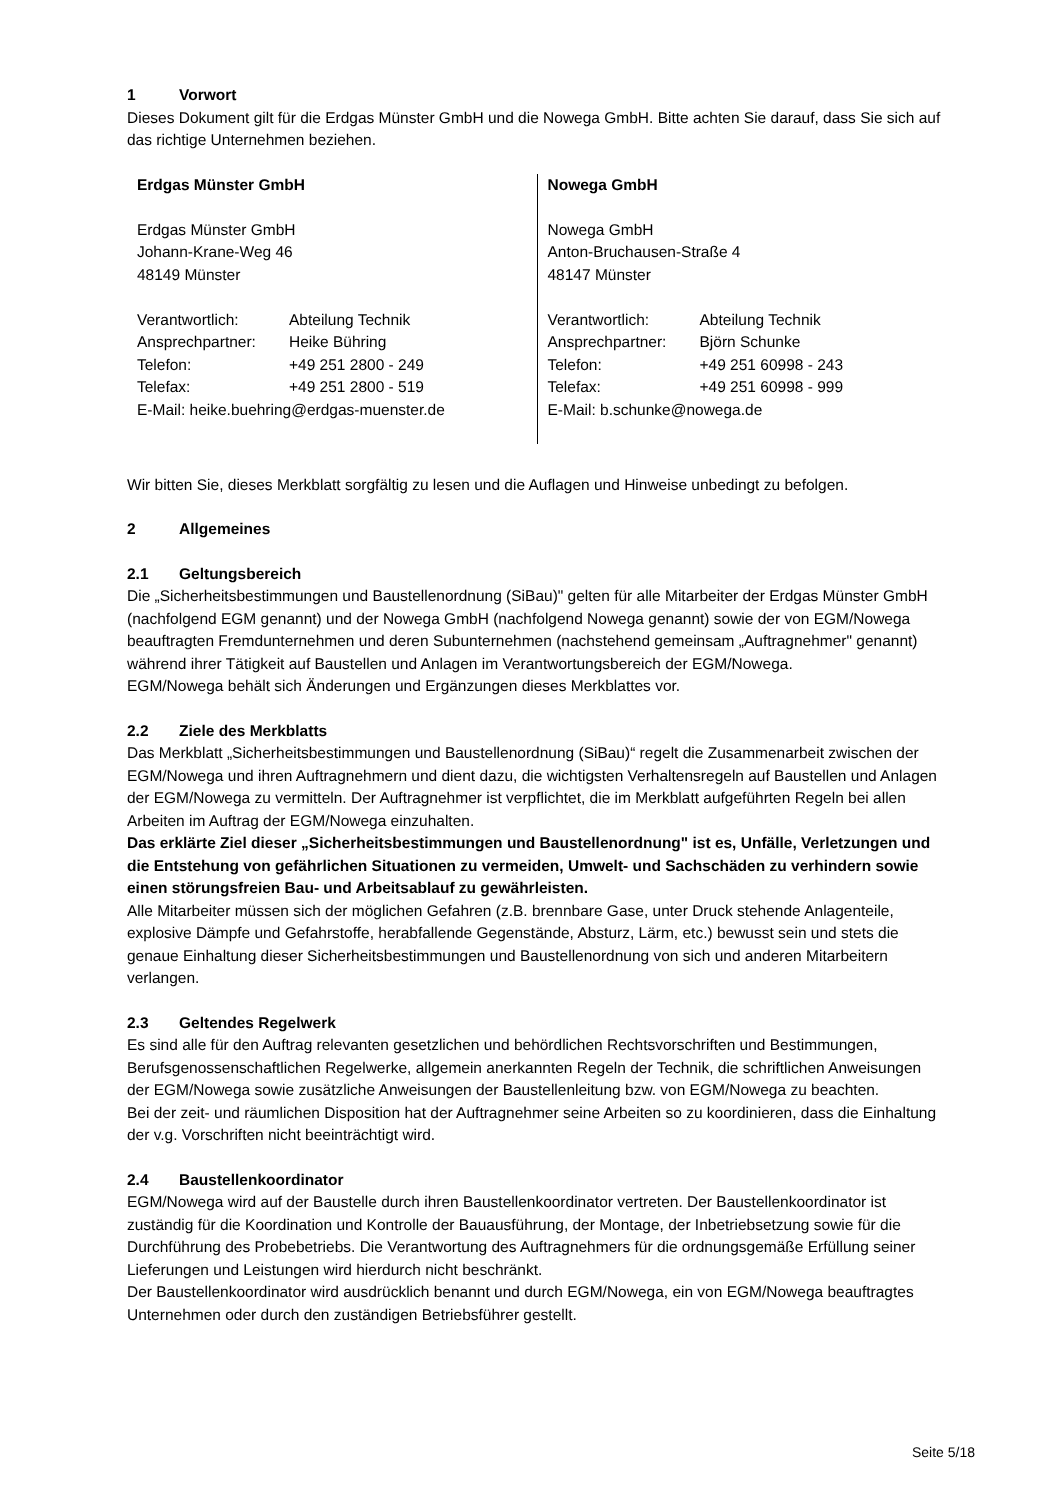1 Vorwort
Dieses Dokument gilt für die Erdgas Münster GmbH und die Nowega GmbH. Bitte achten Sie darauf, dass Sie sich auf das richtige Unternehmen beziehen.
Erdgas Münster GmbH
Erdgas Münster GmbH
Johann-Krane-Weg 46
48149 Münster
| Verantwortlich: | Abteilung Technik |
| Ansprechpartner: | Heike Bühring |
| Telefon: | +49 251 2800 - 249 |
| Telefax: | +49 251 2800 - 519 |
E-Mail: heike.buehring@erdgas-muenster.de
Nowega GmbH
Nowega GmbH
Anton-Bruchausen-Straße 4
48147 Münster
| Verantwortlich: | Abteilung Technik |
| Ansprechpartner: | Björn Schunke |
| Telefon: | +49 251 60998 - 243 |
| Telefax: | +49 251 60998 - 999 |
E-Mail: b.schunke@nowega.de
Wir bitten Sie, dieses Merkblatt sorgfältig zu lesen und die Auflagen und Hinweise unbedingt zu befolgen.
2 Allgemeines
2.1 Geltungsbereich
Die „Sicherheitsbestimmungen und Baustellenordnung (SiBau)" gelten für alle Mitarbeiter der Erdgas Münster GmbH (nachfolgend EGM genannt) und der Nowega GmbH (nachfolgend Nowega genannt) sowie der von EGM/Nowega beauftragten Fremdunternehmen und deren Subunternehmen (nachstehend gemeinsam „Auftragnehmer" genannt) während ihrer Tätigkeit auf Baustellen und Anlagen im Verantwortungsbereich der EGM/Nowega.
EGM/Nowega behält sich Änderungen und Ergänzungen dieses Merkblattes vor.
2.2 Ziele des Merkblatts
Das Merkblatt „Sicherheitsbestimmungen und Baustellenordnung (SiBau)“ regelt die Zusammenarbeit zwischen der EGM/Nowega und ihren Auftragnehmern und dient dazu, die wichtigsten Verhaltensregeln auf Baustellen und Anlagen der EGM/Nowega zu vermitteln. Der Auftragnehmer ist verpflichtet, die im Merkblatt aufgeführten Regeln bei allen Arbeiten im Auftrag der EGM/Nowega einzuhalten.
Das erklärte Ziel dieser „Sicherheitsbestimmungen und Baustellenordnung" ist es, Unfälle, Verletzungen und die Entstehung von gefährlichen Situationen zu vermeiden, Umwelt- und Sachschäden zu verhindern sowie einen störungsfreien Bau- und Arbeitsablauf zu gewährleisten.
Alle Mitarbeiter müssen sich der möglichen Gefahren (z.B. brennbare Gase, unter Druck stehende Anlagenteile, explosive Dämpfe und Gefahrstoffe, herabfallende Gegenstände, Absturz, Lärm, etc.) bewusst sein und stets die genaue Einhaltung dieser Sicherheitsbestimmungen und Baustellenordnung von sich und anderen Mitarbeitern verlangen.
2.3 Geltendes Regelwerk
Es sind alle für den Auftrag relevanten gesetzlichen und behördlichen Rechtsvorschriften und Bestimmungen, Berufsgenossenschaftlichen Regelwerke, allgemein anerkannten Regeln der Technik, die schriftlichen Anweisungen der EGM/Nowega sowie zusätzliche Anweisungen der Baustellenleitung bzw. von EGM/Nowega zu beachten.
Bei der zeit- und räumlichen Disposition hat der Auftragnehmer seine Arbeiten so zu koordinieren, dass die Einhaltung der v.g. Vorschriften nicht beeinträchtigt wird.
2.4 Baustellenkoordinator
EGM/Nowega wird auf der Baustelle durch ihren Baustellenkoordinator vertreten. Der Baustellenkoordinator ist zuständig für die Koordination und Kontrolle der Bauausführung, der Montage, der Inbetriebsetzung sowie für die Durchführung des Probebetriebs. Die Verantwortung des Auftragnehmers für die ordnungsgemäße Erfüllung seiner Lieferungen und Leistungen wird hierdurch nicht beschränkt.
Der Baustellenkoordinator wird ausdrücklich benannt und durch EGM/Nowega, ein von EGM/Nowega beauftragtes Unternehmen oder durch den zuständigen Betriebsführer gestellt.
Seite 5/18